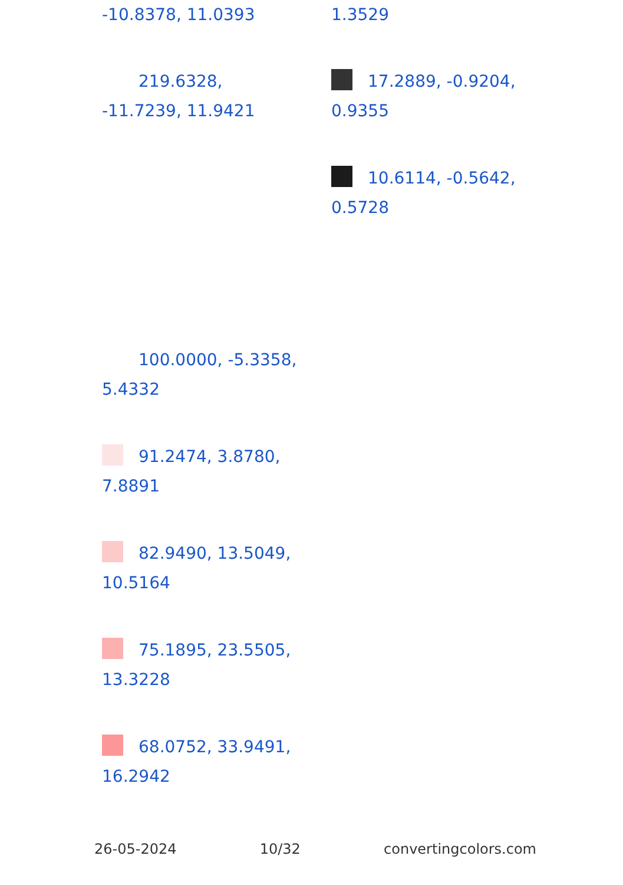-10.8378, 11.0393
219.6328,
-11.7239, 11.9421
100.0000, -5.3358,
5.4332
91.2474, 3.8780,
7.8891
82.9490, 13.5049,
10.5164
75.1895, 23.5505,
13.3228
68.0752, 33.9491,
16.2942
1.3529
17.2889, -0.9204,
0.9355
10.6114, -0.5642,
0.5728
26-05-2024 10/32 convertingcolors.com